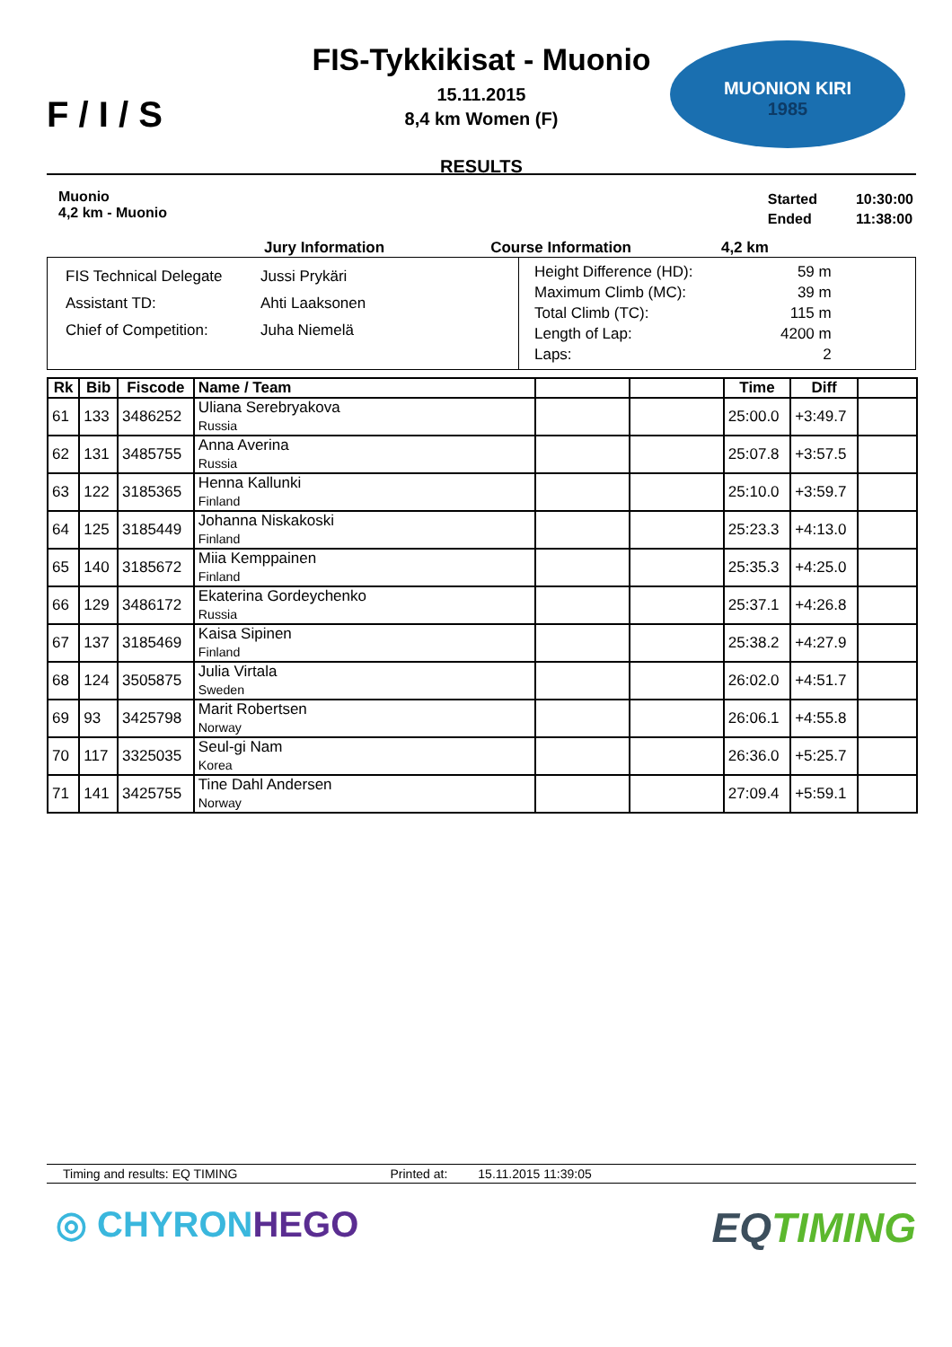F / I / S
FIS-Tykkikisat - Muonio
15.11.2015
8,4 km Women (F)
RESULTS
MUONION KIRI
1985
Muonio
4,2 km - Muonio
| Started | 10:30:00 |
| Ended | 11:38:00 |
Jury Information Course Information 4,2 km
FIS Technical Delegate Jussi Prykäri
Assistant TD: Ahti Laaksonen
Chief of Competition: Juha Niemelä
| Height Difference (HD): | 59 m |
| Maximum Climb (MC): | 39 m |
| Total Climb (TC): | 115 m |
| Length of Lap: | 4200 m |
| Laps: | 2 |
| Rk | Bib | Fiscode | Name / Team | | | Time | Diff | |
| --- | --- | --- | --- | --- | --- | --- | --- | --- |
| 61 | 133 | 3486252 | Uliana Serebryakova Russia | | | 25:00.0 | +3:49.7 | |
| 62 | 131 | 3485755 | Anna Averina Russia | | | 25:07.8 | +3:57.5 | |
| 63 | 122 | 3185365 | Henna Kallunki Finland | | | 25:10.0 | +3:59.7 | |
| 64 | 125 | 3185449 | Johanna Niskakoski Finland | | | 25:23.3 | +4:13.0 | |
| 65 | 140 | 3185672 | Miia Kemppainen Finland | | | 25:35.3 | +4:25.0 | |
| 66 | 129 | 3486172 | Ekaterina Gordeychenko Russia | | | 25:37.1 | +4:26.8 | |
| 67 | 137 | 3185469 | Kaisa Sipinen Finland | | | 25:38.2 | +4:27.9 | |
| 68 | 124 | 3505875 | Julia Virtala Sweden | | | 26:02.0 | +4:51.7 | |
| 69 | 93 | 3425798 | Marit Robertsen Norway | | | 26:06.1 | +4:55.8 | |
| 70 | 117 | 3325035 | Seul-gi Nam Korea | | | 26:36.0 | +5:25.7 | |
| 71 | 141 | 3425755 | Tine Dahl Andersen Norway | | | 27:09.4 | +5:59.1 | |
Timing and results: EQ TIMING Printed at: 15.11.2015 11:39:05
◎ CHYRONHEGO EQTIMING